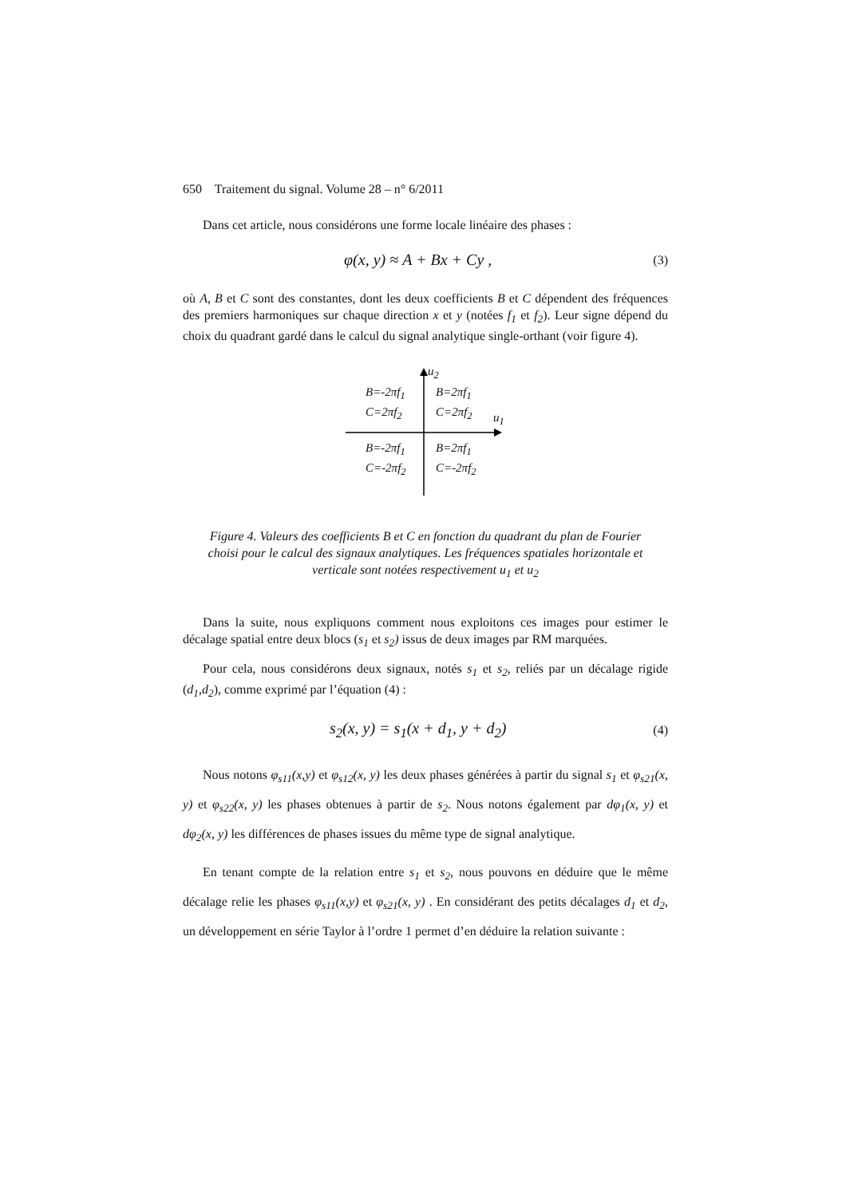650 Traitement du signal. Volume 28 – n° 6/2011
Dans cet article, nous considérons une forme locale linéaire des phases :
φ(x, y) ≈ A + Bx + Cy , (3)
où A, B et C sont des constantes, dont les deux coefficients B et C dépendent des fréquences des premiers harmoniques sur chaque direction x et y (notées f<sub>1</sub> et f<sub>2</sub>). Leur signe dépend du choix du quadrant gardé dans le calcul du signal analytique single-orthant (voir figure 4).
u<sub>2</sub>
u<sub>1</sub>
B=-2πf<sub>1</sub>
C=2πf<sub>2</sub>
B=2πf<sub>1</sub>
C=2πf<sub>2</sub>
B=-2πf<sub>1</sub>
C=-2πf<sub>2</sub>
B=2πf<sub>1</sub>
C=-2πf<sub>2</sub>
Figure 4. Valeurs des coefficients B et C en fonction du quadrant du plan de Fourier choisi pour le calcul des signaux analytiques. Les fréquences spatiales horizontale et verticale sont notées respectivement u<sub>1</sub> et u<sub>2</sub>
Dans la suite, nous expliquons comment nous exploitons ces images pour estimer le décalage spatial entre deux blocs (s<sub>1</sub> et s<sub>2</sub>) issus de deux images par RM marquées.
Pour cela, nous considérons deux signaux, notés s<sub>1</sub> et s<sub>2</sub>, reliés par un décalage rigide (d<sub>1</sub>,d<sub>2</sub>), comme exprimé par l’équation (4) :
s<sub>2</sub>(x, y) = s<sub>1</sub>(x + d<sub>1</sub>, y + d<sub>2</sub>) (4)
Nous notons φ<sub>s11</sub>(x,y) et φ<sub>s12</sub>(x, y) les deux phases générées à partir du signal s<sub>1</sub> et φ<sub>s21</sub>(x, y) et φ<sub>s22</sub>(x, y) les phases obtenues à partir de s<sub>2</sub>. Nous notons également par dφ<sub>1</sub>(x, y) et dφ<sub>2</sub>(x, y) les différences de phases issues du même type de signal analytique.
En tenant compte de la relation entre s<sub>1</sub> et s<sub>2</sub>, nous pouvons en déduire que le même décalage relie les phases φ<sub>s11</sub>(x,y) et φ<sub>s21</sub>(x, y) . En considérant des petits décalages d<sub>1</sub> et d<sub>2</sub>, un développement en série Taylor à l’ordre 1 permet d’en déduire la relation suivante :